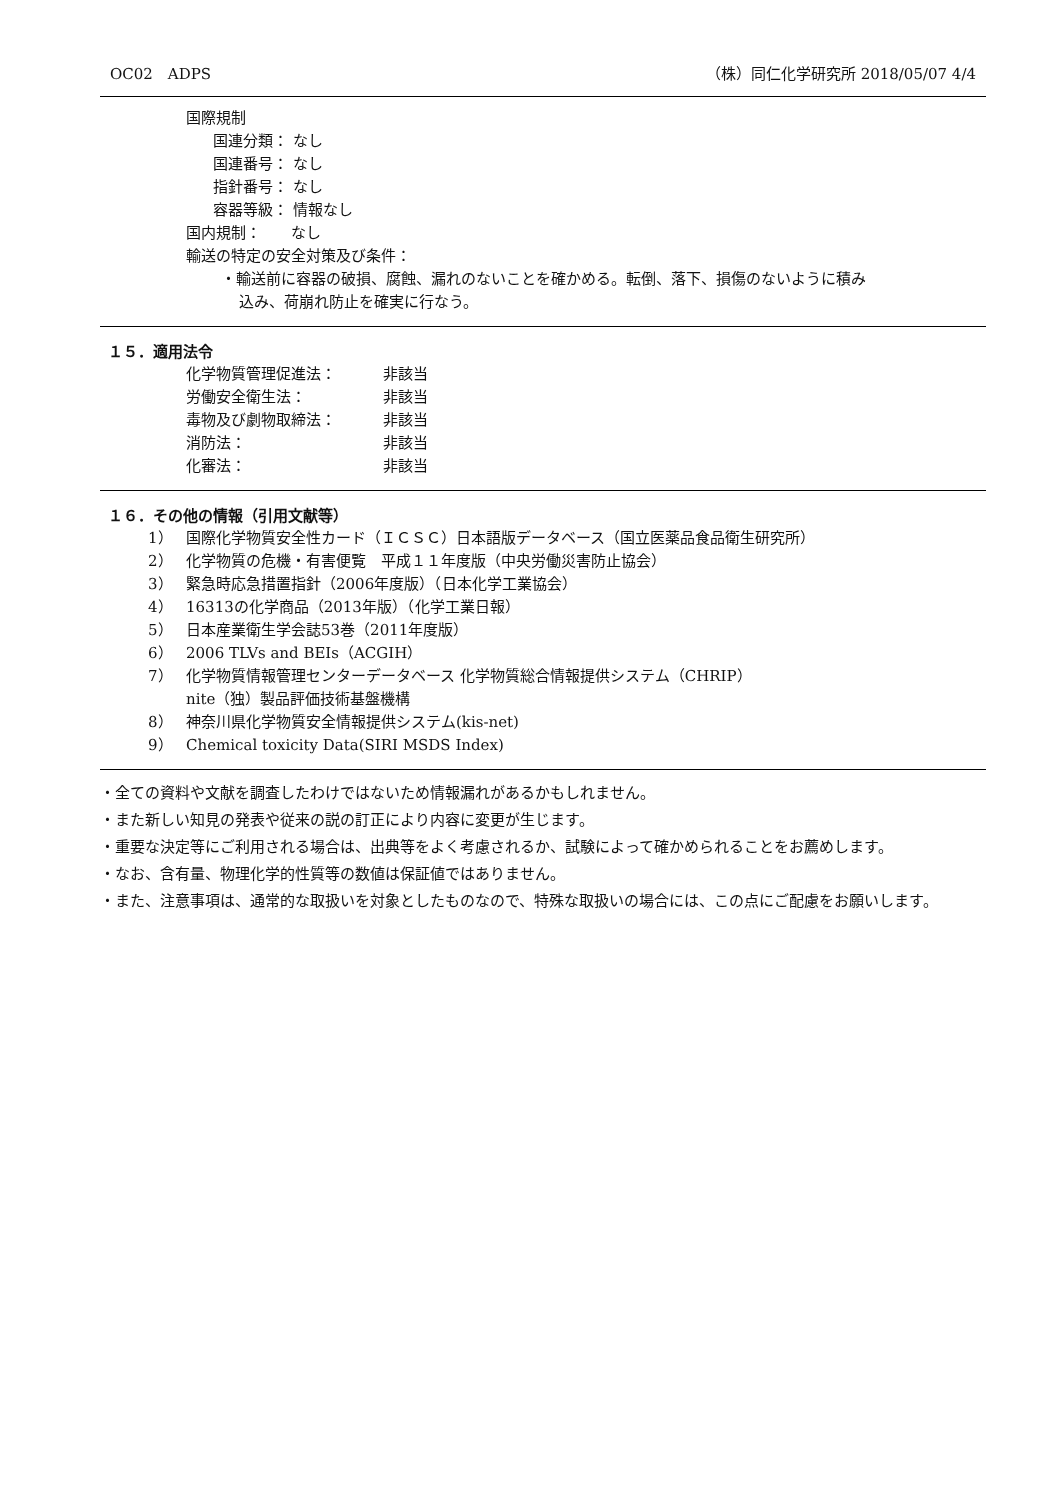OC02　ADPS （株）同仁化学研究所 2018/05/07 4/4
国際規制
国連分類： なし
国連番号： なし
指針番号： なし
容器等級： 情報なし
国内規制：　　なし
輸送の特定の安全対策及び条件：
・輸送前に容器の破損、腐蝕、漏れのないことを確かめる。転倒、落下、損傷のないように積み
込み、荷崩れ防止を確実に行なう。
１５．適用法令
化学物質管理促進法： 非該当
労働安全衛生法： 非該当
毒物及び劇物取締法： 非該当
消防法： 非該当
化審法： 非該当
１６．その他の情報（引用文献等）
1） 国際化学物質安全性カード（ＩＣＳＣ）日本語版データベース（国立医薬品食品衛生研究所）
2） 化学物質の危機・有害便覧　平成１１年度版（中央労働災害防止協会）
3） 緊急時応急措置指針（2006年度版）（日本化学工業協会）
4） 16313の化学商品（2013年版）（化学工業日報）
5） 日本産業衛生学会誌53巻（2011年度版）
6） 2006 TLVs and BEIs（ACGIH）
7） 化学物質情報管理センターデータベース 化学物質総合情報提供システム（CHRIP）
nite（独）製品評価技術基盤機構
8） 神奈川県化学物質安全情報提供システム(kis-net)
9） Chemical toxicity Data(SIRI MSDS Index)
・全ての資料や文献を調査したわけではないため情報漏れがあるかもしれません。
・また新しい知見の発表や従来の説の訂正により内容に変更が生じます。
・重要な決定等にご利用される場合は、出典等をよく考慮されるか、試験によって確かめられることをお薦めします。
・なお、含有量、物理化学的性質等の数値は保証値ではありません。
・また、注意事項は、通常的な取扱いを対象としたものなので、特殊な取扱いの場合には、この点にご配慮をお願いします。